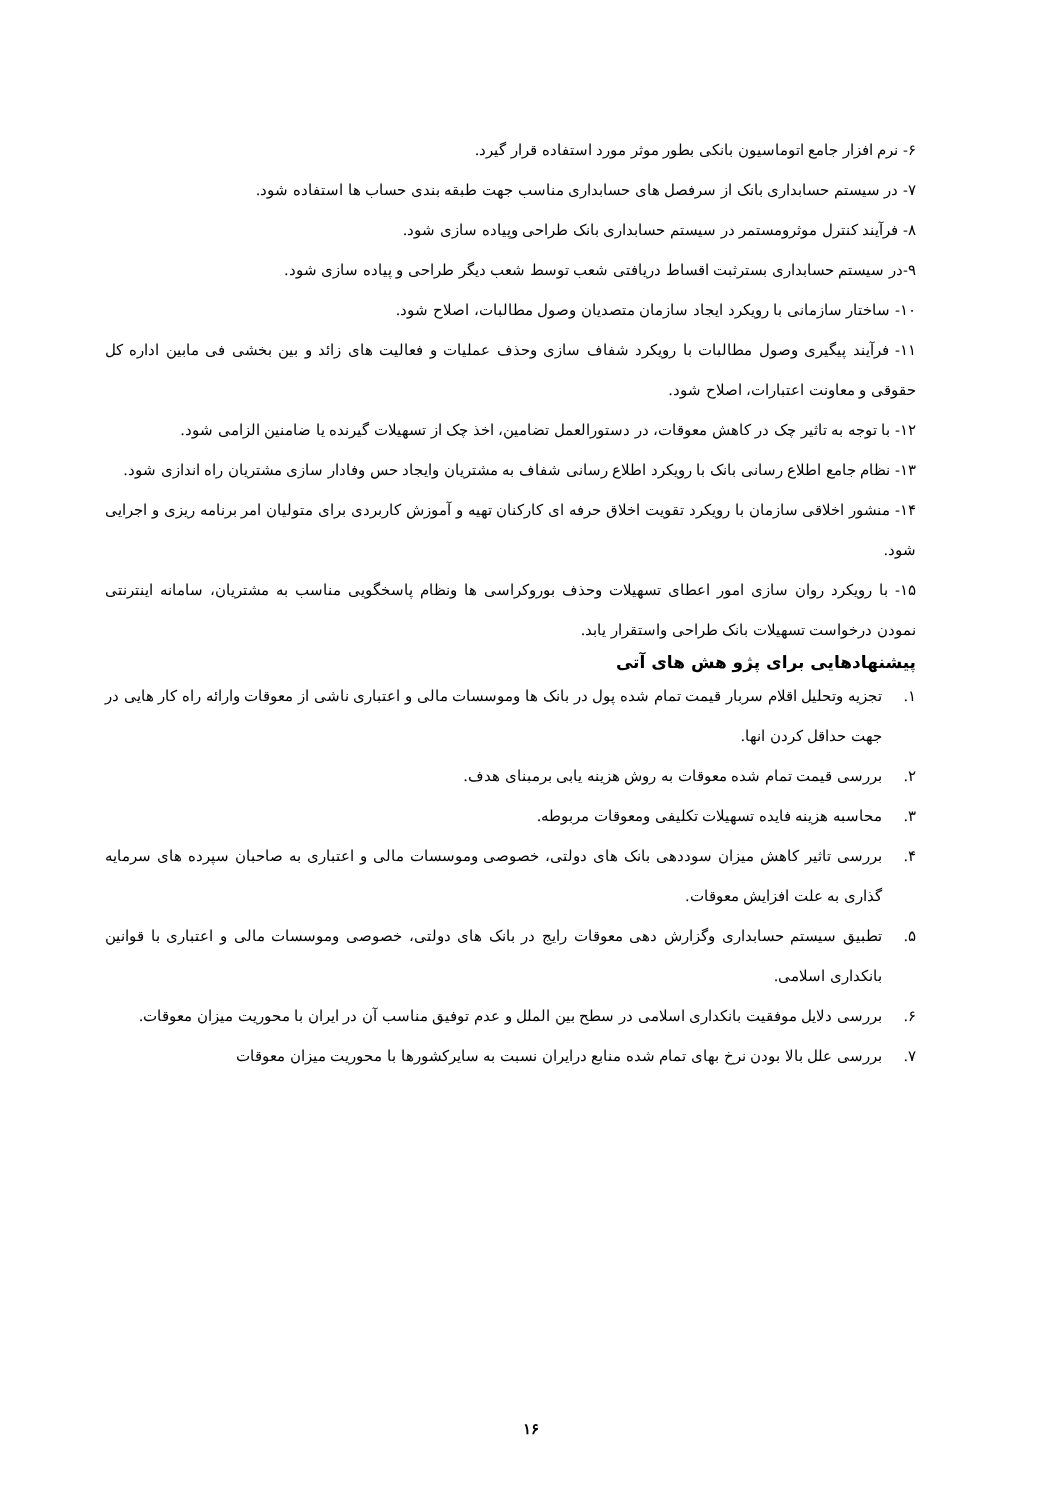۶- نرم افزار جامع اتوماسیون بانکی بطور موثر مورد استفاده قرار گیرد.
۷- در سیستم حسابداری بانک از سرفصل های حسابداری مناسب جهت طبقه بندی حساب ها استفاده شود.
۸- فرآیند کنترل موثرومستمر در سیستم حسابداری بانک طراحی وپیاده سازی شود.
۹-در سیستم حسابداری بسترثبت اقساط دریافتی شعب توسط شعب دیگر طراحی و پیاده سازی شود.
۱۰- ساختار سازمانی با رویکرد ایجاد سازمان متصدیان وصول مطالبات، اصلاح شود.
۱۱- فرآیند پیگیری وصول مطالبات با رویکرد شفاف سازی وحذف عملیات و فعالیت های زائد و بین بخشی فی مابین اداره کل حقوقی و معاونت اعتبارات، اصلاح شود.
۱۲- با توجه به تاثیر چک در کاهش معوقات، در دستورالعمل تضامین، اخذ چک از تسهیلات گیرنده یا ضامنین الزامی شود.
۱۳- نظام جامع اطلاع رسانی بانک با رویکرد اطلاع رسانی شفاف به مشتریان وایجاد حس وفادار سازی مشتریان راه اندازی شود.
۱۴- منشور اخلاقی سازمان با رویکرد تقویت اخلاق حرفه ای کارکنان تهیه و آموزش کاربردی برای متولیان امر برنامه ریزی و اجرایی شود.
۱۵- با رویکرد روان سازی امور اعطای تسهیلات وحذف بوروکراسی ها ونظام پاسخگویی مناسب به مشتریان، سامانه اینترنتی نمودن درخواست تسهیلات بانک طراحی واستقرار یابد.
پیشنهادهایی برای پژو هش های آتی
۱. تجزیه وتحلیل اقلام سربار قیمت تمام شده پول در بانک ها وموسسات مالی و اعتباری ناشی از معوقات وارائه راه کار هایی در جهت حداقل کردن انها.
۲. بررسی قیمت تمام شده معوقات به روش هزینه یابی برمبنای هدف.
۳. محاسبه هزینه فایده تسهیلات تکلیفی ومعوقات مربوطه.
۴. بررسی تاثیر کاهش میزان سوددهی بانک های دولتی، خصوصی وموسسات مالی و اعتباری به صاحبان سپرده های سرمایه گذاری به علت افزایش معوقات.
۵. تطبیق سیستم حسابداری وگزارش دهی معوقات رایج در بانک های دولتی، خصوصی وموسسات مالی و اعتباری با قوانین بانکداری اسلامی.
۶. بررسی دلایل موفقیت بانکداری اسلامی در سطح بین الملل و عدم توفیق مناسب آن در ایران با محوریت میزان معوقات.
۷. بررسی علل بالا بودن نرخ بهای تمام شده منابع درایران نسبت به سایرکشورها با محوریت میزان معوقات
۱۶